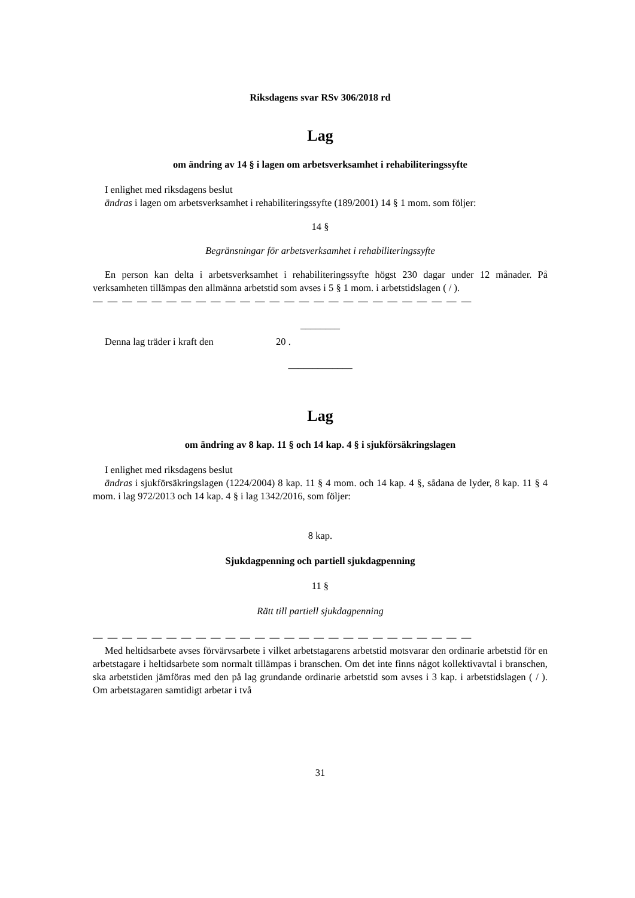Riksdagens svar RSv 306/2018 rd
Lag
om ändring av 14 § i lagen om arbetsverksamhet i rehabiliteringssyfte
I enlighet med riksdagens beslut
ändras i lagen om arbetsverksamhet i rehabiliteringssyfte (189/2001) 14 § 1 mom. som följer:
14 §
Begränsningar för arbetsverksamhet i rehabiliteringssyfte
En person kan delta i arbetsverksamhet i rehabiliteringssyfte högst 230 dagar under 12 månader. På verksamheten tillämpas den allmänna arbetstid som avses i 5 § 1 mom. i arbetstidslagen ( / ).
— — — — — — — — — — — — — — — — — — — — — — — — — —
________
Denna lag träder i kraft den 20 .
_____________
Lag
om ändring av 8 kap. 11 § och 14 kap. 4 § i sjukförsäkringslagen
I enlighet med riksdagens beslut
ändras i sjukförsäkringslagen (1224/2004) 8 kap. 11 § 4 mom. och 14 kap. 4 §, sådana de lyder, 8 kap. 11 § 4 mom. i lag 972/2013 och 14 kap. 4 § i lag 1342/2016, som följer:
8 kap.
Sjukdagpenning och partiell sjukdagpenning
11 §
Rätt till partiell sjukdagpenning
— — — — — — — — — — — — — — — — — — — — — — — — — —
Med heltidsarbete avses förvärvsarbete i vilket arbetstagarens arbetstid motsvarar den ordinarie arbetstid för en arbetstagare i heltidsarbete som normalt tillämpas i branschen. Om det inte finns något kollektivavtal i branschen, ska arbetstiden jämföras med den på lag grundande ordinarie arbetstid som avses i 3 kap. i arbetstidslagen ( / ). Om arbetstagaren samtidigt arbetar i två
31